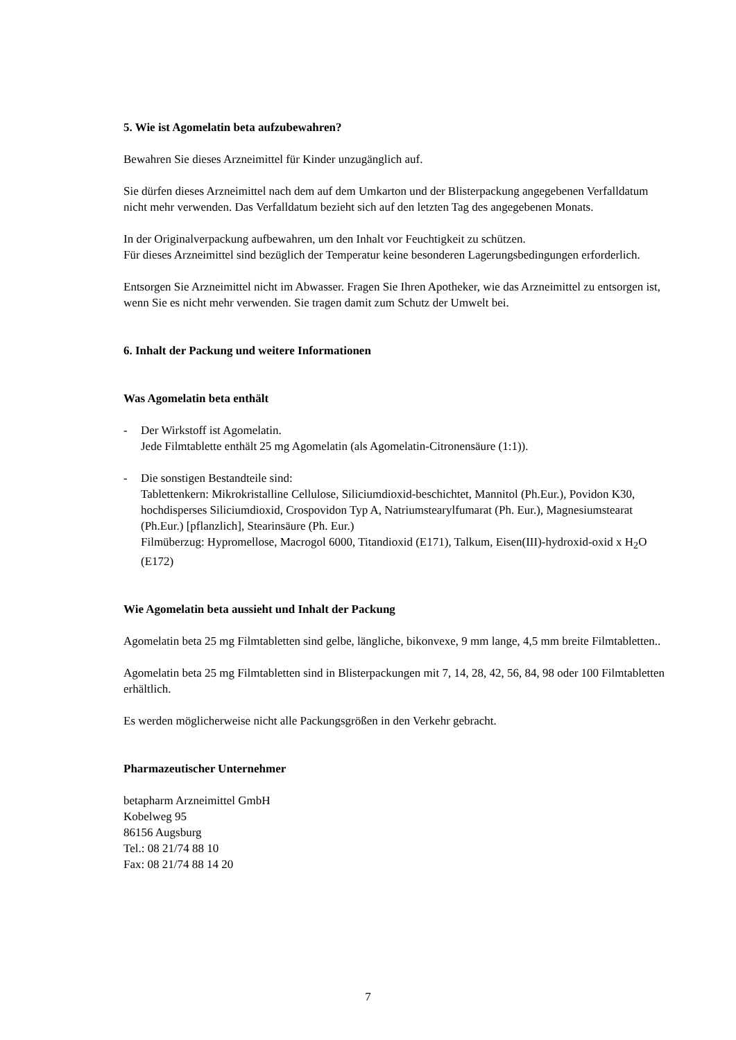5. Wie ist Agomelatin beta aufzubewahren?
Bewahren Sie dieses Arzneimittel für Kinder unzugänglich auf.
Sie dürfen dieses Arzneimittel nach dem auf dem Umkarton und der Blisterpackung angegebenen Verfalldatum nicht mehr verwenden. Das Verfalldatum bezieht sich auf den letzten Tag des angegebenen Monats.
In der Originalverpackung aufbewahren, um den Inhalt vor Feuchtigkeit zu schützen.
Für dieses Arzneimittel sind bezüglich der Temperatur keine besonderen Lagerungsbedingungen erforderlich.
Entsorgen Sie Arzneimittel nicht im Abwasser. Fragen Sie Ihren Apotheker, wie das Arzneimittel zu entsorgen ist, wenn Sie es nicht mehr verwenden. Sie tragen damit zum Schutz der Umwelt bei.
6. Inhalt der Packung und weitere Informationen
Was Agomelatin beta enthält
- Der Wirkstoff ist Agomelatin.
Jede Filmtablette enthält 25 mg Agomelatin (als Agomelatin-Citronensäure (1:1)).
- Die sonstigen Bestandteile sind:
Tablettenkern: Mikrokristalline Cellulose, Siliciumdioxid-beschichtet, Mannitol (Ph.Eur.), Povidon K30, hochdisperses Siliciumdioxid, Crospovidon Typ A, Natriumstearylfumarat (Ph. Eur.), Magnesiumstearat (Ph.Eur.) [pflanzlich], Stearinsäure (Ph. Eur.)
Filmüberzug: Hypromellose, Macrogol 6000, Titandioxid (E171), Talkum, Eisen(III)-hydroxid-oxid x H<sub>2</sub>O (E172)
Wie Agomelatin beta aussieht und Inhalt der Packung
Agomelatin beta 25 mg Filmtabletten sind gelbe, längliche, bikonvexe, 9 mm lange, 4,5 mm breite Filmtabletten..
Agomelatin beta 25 mg Filmtabletten sind in Blisterpackungen mit 7, 14, 28, 42, 56, 84, 98 oder 100 Filmtabletten erhältlich.
Es werden möglicherweise nicht alle Packungsgrößen in den Verkehr gebracht.
Pharmazeutischer Unternehmer
betapharm Arzneimittel GmbH
Kobelweg 95
86156 Augsburg
Tel.: 08 21/74 88 10
Fax: 08 21/74 88 14 20
7